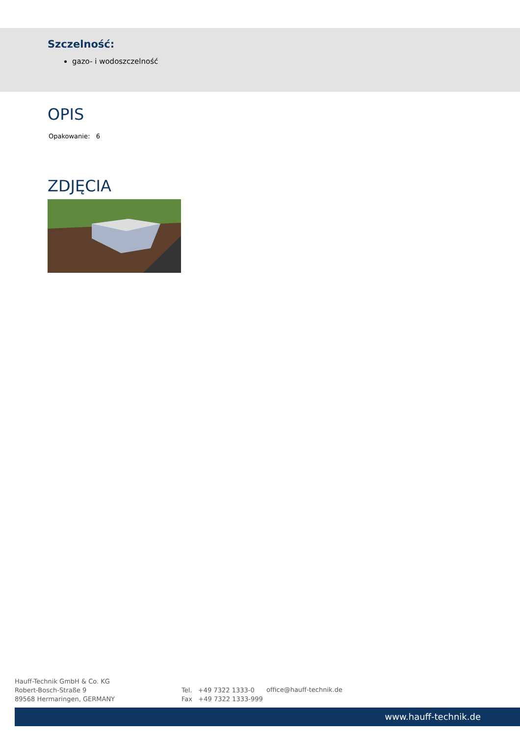Szczelność:
gazo- i wodoszczelność
OPIS
Opakowanie: 6
ZDJĘCIA
Hauff-Technik GmbH & Co. KG
Robert-Bosch-Straße 9
89568 Hermaringen, GERMANY
Tel. +49 7322 1333-0
Fax +49 7322 1333-999
office@hauff-technik.de
www.hauff-technik.de